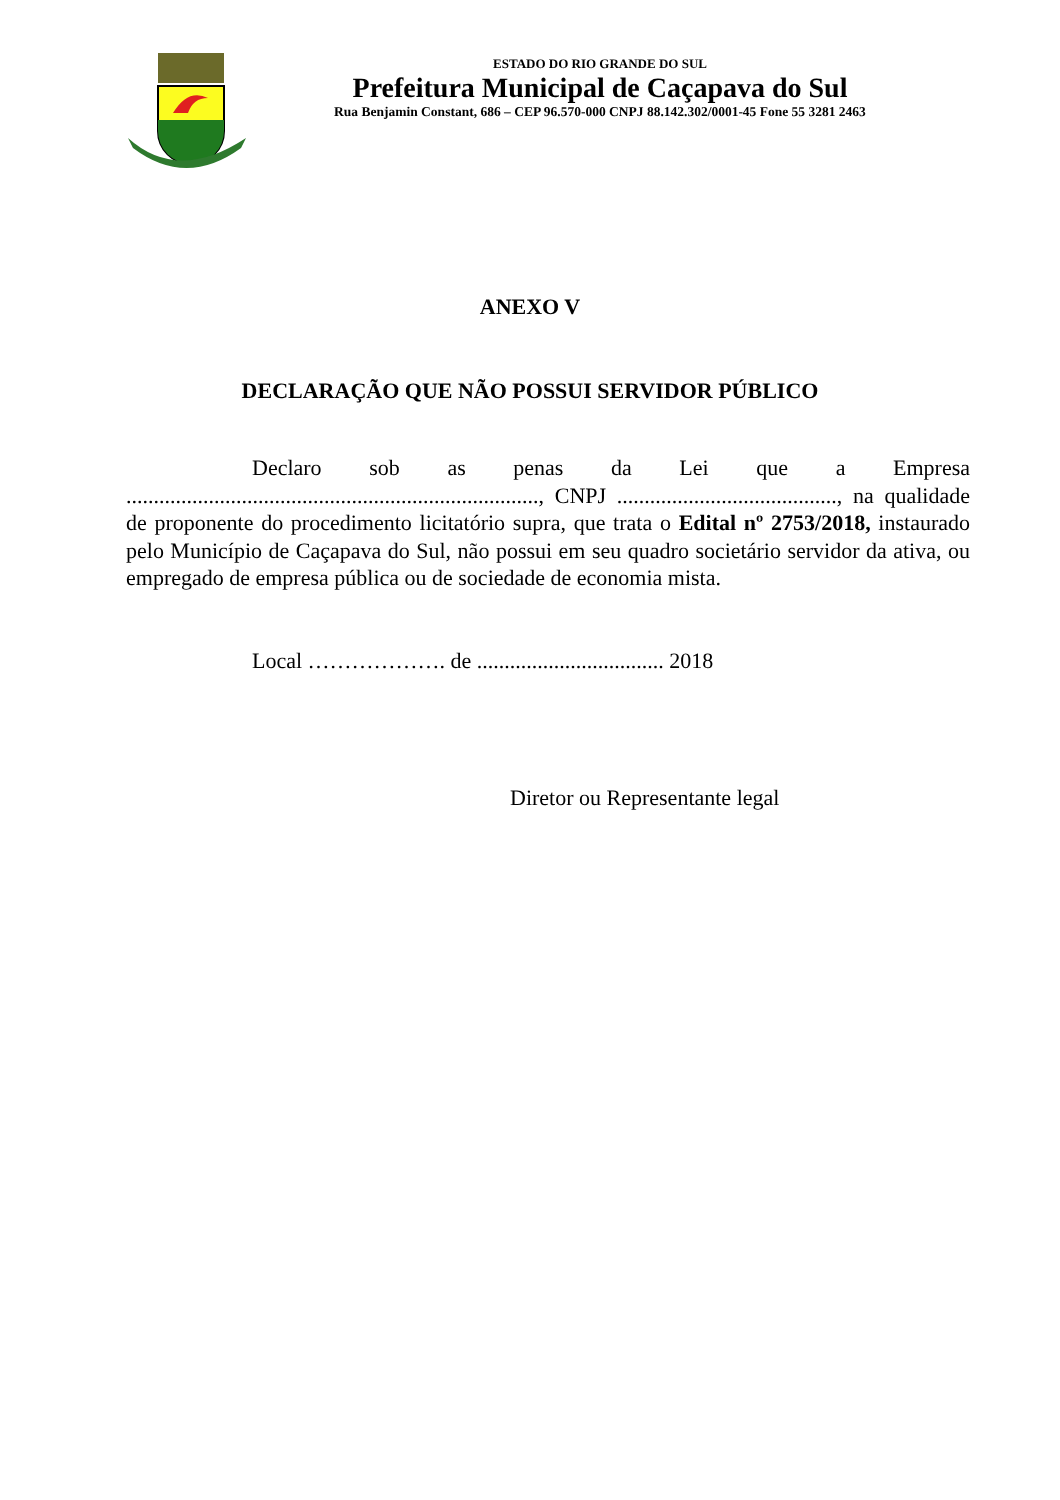ESTADO DO RIO GRANDE DO SUL
Prefeitura Municipal de Caçapava do Sul
Rua Benjamin Constant, 686 – CEP 96.570-000 CNPJ 88.142.302/0001-45 Fone 55 3281 2463
ANEXO V
DECLARAÇÃO QUE NÃO POSSUI SERVIDOR PÚBLICO
Declaro sob as penas da Lei que a Empresa ..........................................................................., CNPJ ........................................, na qualidade de proponente do procedimento licitatório supra, que trata o Edital nº 2753/2018, instaurado pelo Município de Caçapava do Sul, não possui em seu quadro societário servidor da ativa, ou empregado de empresa pública ou de sociedade de economia mista.
Local ………………. de .................................. 2018
Diretor ou Representante legal